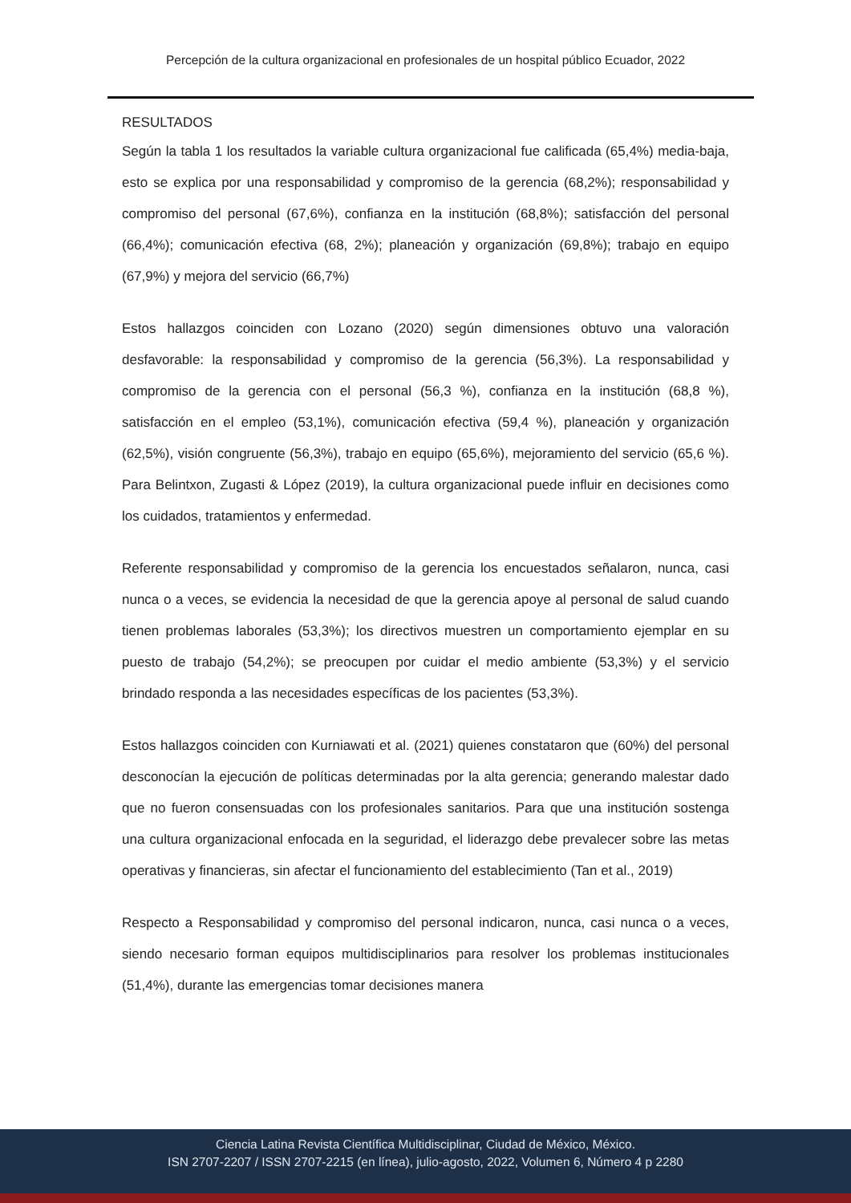Percepción de la cultura organizacional en profesionales de un hospital público Ecuador, 2022
RESULTADOS
Según la tabla 1 los resultados la variable cultura organizacional fue calificada (65,4%) media-baja, esto se explica por una responsabilidad y compromiso de la gerencia (68,2%); responsabilidad y compromiso del personal (67,6%), confianza en la institución (68,8%); satisfacción del personal (66,4%); comunicación efectiva (68, 2%); planeación y organización (69,8%); trabajo en equipo (67,9%) y mejora del servicio (66,7%)
Estos hallazgos coinciden con Lozano (2020) según dimensiones obtuvo una valoración desfavorable: la responsabilidad y compromiso de la gerencia (56,3%). La responsabilidad y compromiso de la gerencia con el personal (56,3 %), confianza en la institución (68,8 %), satisfacción en el empleo (53,1%), comunicación efectiva (59,4 %), planeación y organización (62,5%), visión congruente (56,3%), trabajo en equipo (65,6%), mejoramiento del servicio (65,6 %). Para Belintxon, Zugasti & López (2019), la cultura organizacional puede influir en decisiones como los cuidados, tratamientos y enfermedad.
Referente responsabilidad y compromiso de la gerencia los encuestados señalaron, nunca, casi nunca o a veces, se evidencia la necesidad de que la gerencia apoye al personal de salud cuando tienen problemas laborales (53,3%); los directivos muestren un comportamiento ejemplar en su puesto de trabajo (54,2%); se preocupen por cuidar el medio ambiente (53,3%) y el servicio brindado responda a las necesidades específicas de los pacientes (53,3%).
Estos hallazgos coinciden con Kurniawati et al. (2021) quienes constataron que (60%) del personal desconocían la ejecución de políticas determinadas por la alta gerencia; generando malestar dado que no fueron consensuadas con los profesionales sanitarios. Para que una institución sostenga una cultura organizacional enfocada en la seguridad, el liderazgo debe prevalecer sobre las metas operativas y financieras, sin afectar el funcionamiento del establecimiento (Tan et al., 2019)
Respecto a Responsabilidad y compromiso del personal indicaron, nunca, casi nunca o a veces, siendo necesario forman equipos multidisciplinarios para resolver los problemas institucionales (51,4%), durante las emergencias tomar decisiones manera
Ciencia Latina Revista Científica Multidisciplinar, Ciudad de México, México.
ISN 2707-2207 / ISSN 2707-2215 (en línea), julio-agosto, 2022, Volumen 6, Número 4 p 2280